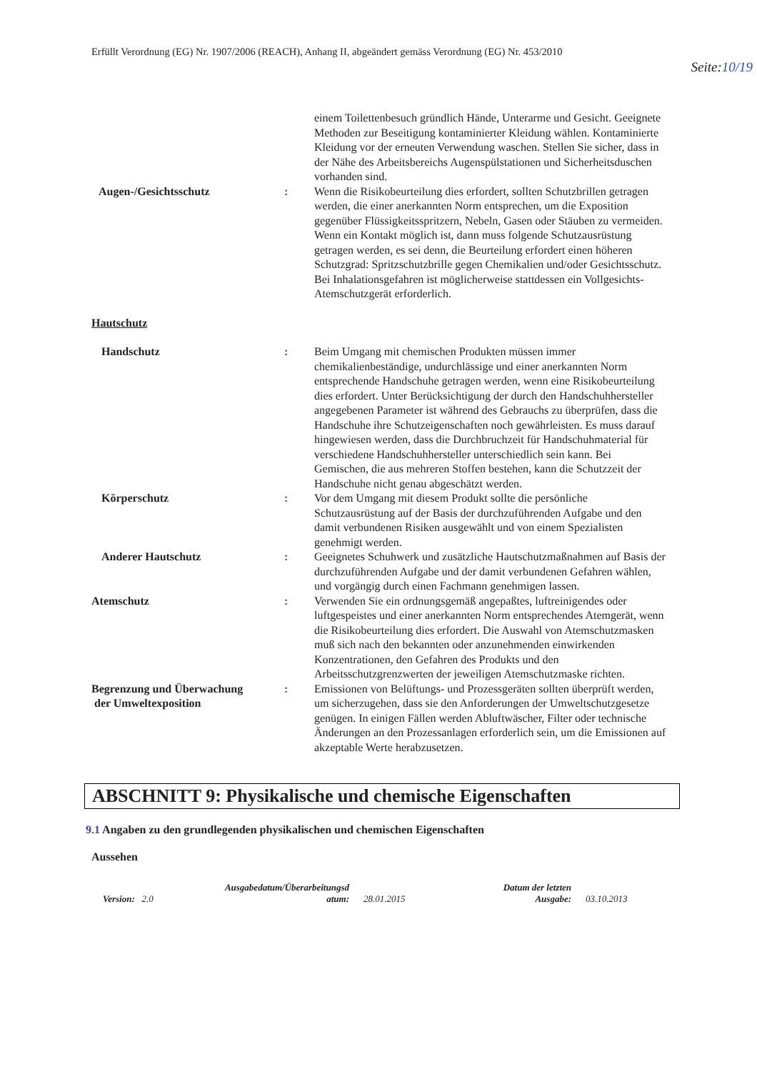Erfüllt Verordnung (EG) Nr. 1907/2006 (REACH), Anhang II, abgeändert gemäss Verordnung (EG) Nr. 453/2010
Seite:10/19
einem Toilettenbesuch gründlich Hände, Unterarme und Gesicht. Geeignete Methoden zur Beseitigung kontaminierter Kleidung wählen. Kontaminierte Kleidung vor der erneuten Verwendung waschen. Stellen Sie sicher, dass in der Nähe des Arbeitsbereichs Augenspülstationen und Sicherheitsduschen vorhanden sind.
Augen-/Gesichtsschutz : Wenn die Risikobeurteilung dies erfordert, sollten Schutzbrillen getragen werden, die einer anerkannten Norm entsprechen, um die Exposition gegenüber Flüssigkeitsspritzern, Nebeln, Gasen oder Stäuben zu vermeiden. Wenn ein Kontakt möglich ist, dann muss folgende Schutzausrüstung getragen werden, es sei denn, die Beurteilung erfordert einen höheren Schutzgrad: Spritzschutzbrille gegen Chemikalien und/oder Gesichtsschutz. Bei Inhalationsgefahren ist möglicherweise stattdessen ein Vollgesichts-Atemschutzgerät erforderlich.
Hautschutz
Handschutz : Beim Umgang mit chemischen Produkten müssen immer chemikalienbeständige, undurchlässige und einer anerkannten Norm entsprechende Handschuhe getragen werden, wenn eine Risikobeurteilung dies erfordert. Unter Berücksichtigung der durch den Handschuhhersteller angegebenen Parameter ist während des Gebrauchs zu überprüfen, dass die Handschuhe ihre Schutzeigenschaften noch gewährleisten. Es muss darauf hingewiesen werden, dass die Durchbruchzeit für Handschuhmaterial für verschiedene Handschuhhersteller unterschiedlich sein kann. Bei Gemischen, die aus mehreren Stoffen bestehen, kann die Schutzzeit der Handschuhe nicht genau abgeschätzt werden.
Körperschutz : Vor dem Umgang mit diesem Produkt sollte die persönliche Schutzausrüstung auf der Basis der durchzuführenden Aufgabe und den damit verbundenen Risiken ausgewählt und von einem Spezialisten genehmigt werden.
Anderer Hautschutz : Geeignetes Schuhwerk und zusätzliche Hautschutzmaßnahmen auf Basis der durchzuführenden Aufgabe und der damit verbundenen Gefahren wählen, und vorgängig durch einen Fachmann genehmigen lassen.
Atemschutz : Verwenden Sie ein ordnungsgemäß angepaßtes, luftreinigendes oder luftgespeistes und einer anerkannten Norm entsprechendes Atemgerät, wenn die Risikobeurteilung dies erfordert. Die Auswahl von Atemschutzmasken muß sich nach den bekannten oder anzunehmenden einwirkenden Konzentrationen, den Gefahren des Produkts und den Arbeitsschutzgrenzwerten der jeweiligen Atemschutzmaske richten.
Begrenzung und Überwachung
der Umweltexposition
: Emissionen von Belüftungs- und Prozessgeräten sollten überprüft werden, um sicherzugehen, dass sie den Anforderungen der Umweltschutzgesetze genügen. In einigen Fällen werden Abluftwäscher, Filter oder technische Änderungen an den Prozessanlagen erforderlich sein, um die Emissionen auf akzeptable Werte herabzusetzen.
ABSCHNITT 9: Physikalische und chemische Eigenschaften
9.1 Angaben zu den grundlegenden physikalischen und chemischen Eigenschaften
Aussehen
Version: 2.0
Ausgabedatum/Überarbeitungsd
atum:
28.01.2015
Datum der letzten
Ausgabe:
03.10.2013